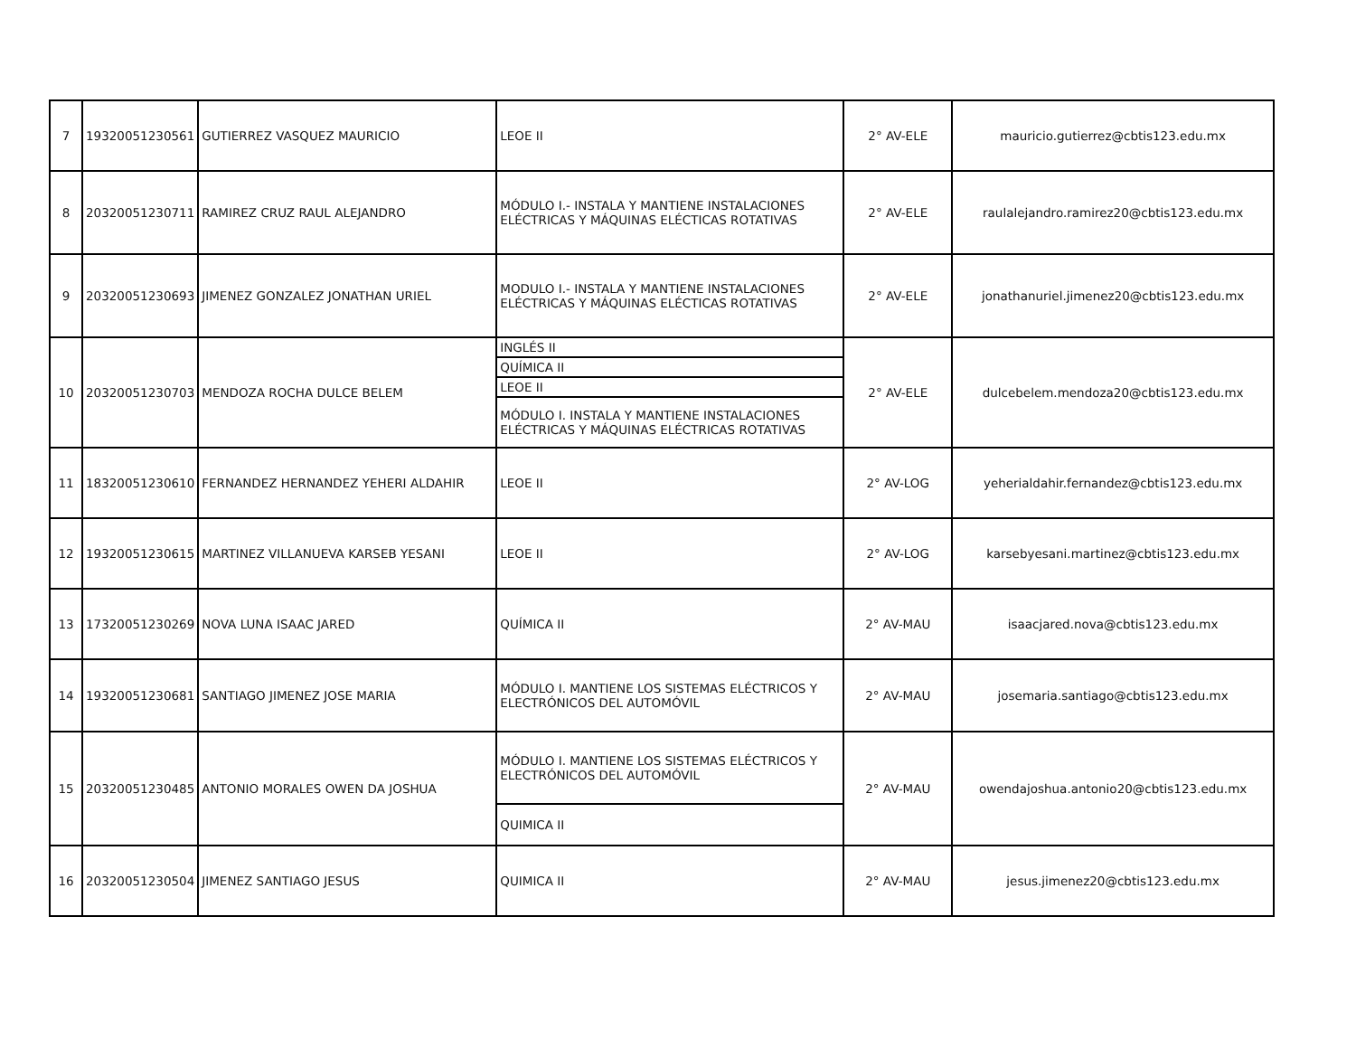| 7 | 19320051230561 | GUTIERREZ VASQUEZ MAURICIO | LEOE II | 2° AV-ELE | mauricio.gutierrez@cbtis123.edu.mx |
| 8 | 20320051230711 | RAMIREZ CRUZ RAUL ALEJANDRO | MÓDULO I.- INSTALA Y MANTIENE INSTALACIONES ELÉCTRICAS Y MÁQUINAS ELÉCTICAS ROTATIVAS | 2° AV-ELE | raulalejandro.ramirez20@cbtis123.edu.mx |
| 9 | 20320051230693 | JIMENEZ GONZALEZ JONATHAN URIEL | MODULO I.- INSTALA Y MANTIENE INSTALACIONES ELÉCTRICAS Y MÁQUINAS ELÉCTICAS ROTATIVAS | 2° AV-ELE | jonathanuriel.jimenez20@cbtis123.edu.mx |
| 10 | 20320051230703 | MENDOZA ROCHA DULCE BELEM | INGLÉS II | 2° AV-ELE | dulcebelem.mendoza20@cbtis123.edu.mx |
| | | | QUÍMICA II | | |
| | | | LEOE II | | |
| | | | MÓDULO I. INSTALA Y MANTIENE INSTALACIONES ELÉCTRICAS Y MÁQUINAS ELÉCTRICAS ROTATIVAS | | |
| 11 | 18320051230610 | FERNANDEZ HERNANDEZ YEHERI ALDAHIR | LEOE II | 2° AV-LOG | yeherialdahir.fernandez@cbtis123.edu.mx |
| 12 | 19320051230615 | MARTINEZ VILLANUEVA KARSEB YESANI | LEOE II | 2° AV-LOG | karsebyesani.martinez@cbtis123.edu.mx |
| 13 | 17320051230269 | NOVA LUNA ISAAC JARED | QUÍMICA II | 2° AV-MAU | isaacjared.nova@cbtis123.edu.mx |
| 14 | 19320051230681 | SANTIAGO JIMENEZ JOSE MARIA | MÓDULO I. MANTIENE LOS SISTEMAS ELÉCTRICOS Y ELECTRÓNICOS DEL AUTOMÓVIL | 2° AV-MAU | josemaria.santiago@cbtis123.edu.mx |
| 15 | 20320051230485 | ANTONIO MORALES OWEN DA JOSHUA | MÓDULO I. MANTIENE LOS SISTEMAS ELÉCTRICOS Y ELECTRÓNICOS DEL AUTOMÓVIL | 2° AV-MAU | owendajoshua.antonio20@cbtis123.edu.mx |
| | | | QUIMICA II | | |
| 16 | 20320051230504 | JIMENEZ SANTIAGO JESUS | QUIMICA II | 2° AV-MAU | jesus.jimenez20@cbtis123.edu.mx |